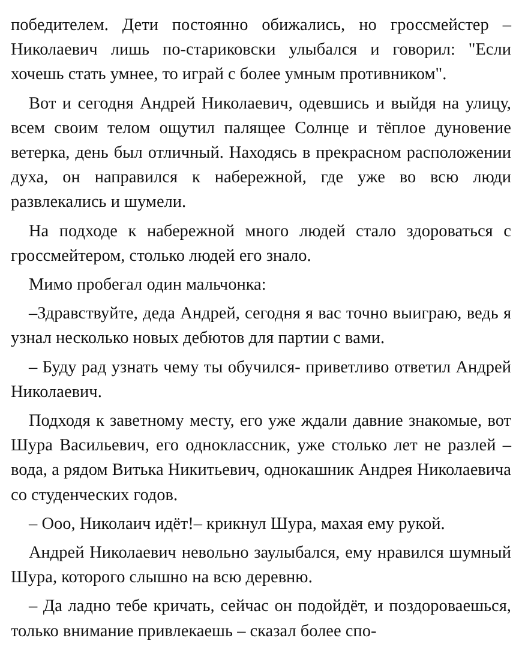победителем. Дети постоянно обижались, но гроссмейстер – Николаевич лишь по-стариковски улыбался и говорил: "Если хочешь стать умнее, то играй с более умным противником".
Вот и сегодня Андрей Николаевич, одевшись и выйдя на улицу, всем своим телом ощутил палящее Солнце и тёплое дуновение ветерка, день был отличный. Находясь в прекрасном расположении духа, он направился к набережной, где уже во всю люди развлекались и шумели.
На подходе к набережной много людей стало здороваться с гроссмейтером, столько людей его знало.
Мимо пробегал один мальчонка:
–Здравствуйте, деда Андрей, сегодня я вас точно выиграю, ведь я узнал несколько новых дебютов для партии с вами.
– Буду рад узнать чему ты обучился- приветливо ответил Андрей Николаевич.
Подходя к заветному месту, его уже ждали давние знакомые, вот Шура Васильевич, его одноклассник, уже столько лет не разлей – вода, а рядом Витька Никитьевич, однокашник Андрея Николаевича со студенческих годов.
– Ооо, Николаич идёт!– крикнул Шура, махая ему рукой.
Андрей Николаевич невольно заулыбался, ему нравился шумный Шура, которого слышно на всю деревню.
– Да ладно тебе кричать, сейчас он подойдёт, и поздороваешься, только внимание привлекаешь – сказал более спо-